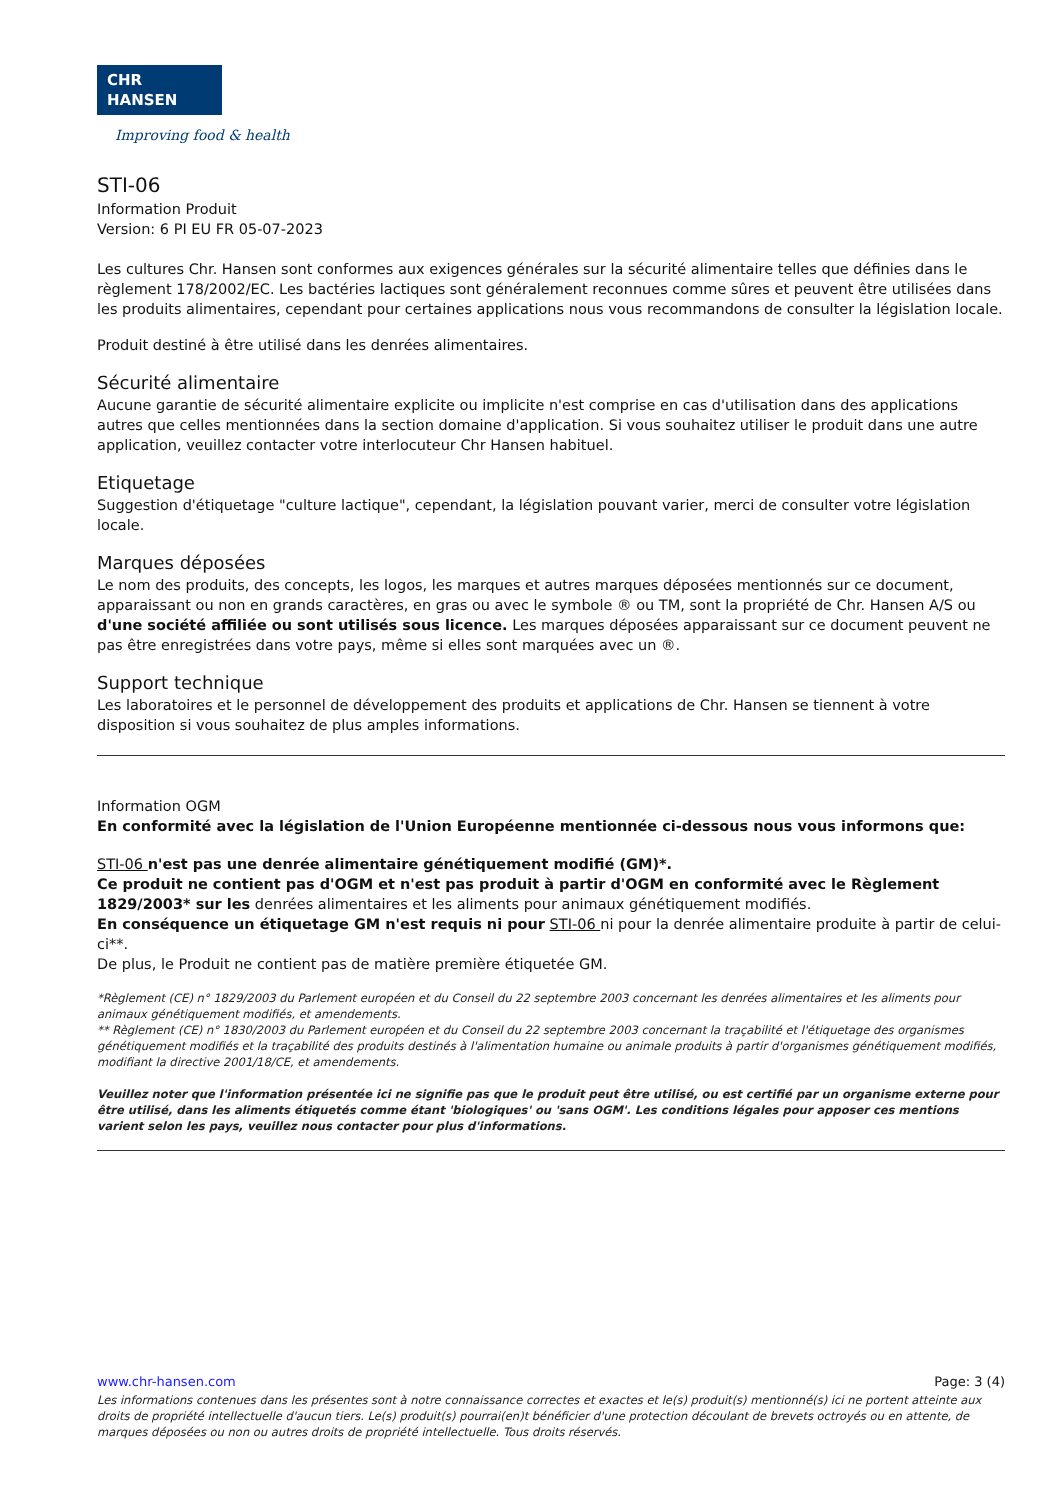CHR HANSEN
Improving food & health
STI-06
Information Produit
Version: 6 PI EU FR 05-07-2023
Les cultures Chr. Hansen sont conformes aux exigences générales sur la sécurité alimentaire telles que définies dans le règlement 178/2002/EC. Les bactéries lactiques sont généralement reconnues comme sûres et peuvent être utilisées dans les produits alimentaires, cependant pour certaines applications nous vous recommandons de consulter la législation locale.
Produit destiné à être utilisé dans les denrées alimentaires.
Sécurité alimentaire
Aucune garantie de sécurité alimentaire explicite ou implicite n'est comprise en cas d'utilisation dans des applications autres que celles mentionnées dans la section domaine d'application. Si vous souhaitez utiliser le produit dans une autre application, veuillez contacter votre interlocuteur Chr Hansen habituel.
Etiquetage
Suggestion d'étiquetage "culture lactique", cependant, la législation pouvant varier, merci de consulter votre législation locale.
Marques déposées
Le nom des produits, des concepts, les logos, les marques et autres marques déposées mentionnés sur ce document, apparaissant ou non en grands caractères, en gras ou avec le symbole ® ou TM, sont la propriété de Chr. Hansen A/S ou d'une société affiliée ou sont utilisés sous licence. Les marques déposées apparaissant sur ce document peuvent ne pas être enregistrées dans votre pays, même si elles sont marquées avec un ®.
Support technique
Les laboratoires et le personnel de développement des produits et applications de Chr. Hansen se tiennent à votre disposition si vous souhaitez de plus amples informations.
Information OGM
En conformité avec la législation de l'Union Européenne mentionnée ci-dessous nous vous informons que:
STI-06 n'est pas une denrée alimentaire génétiquement modifié (GM)*.
Ce produit ne contient pas d'OGM et n'est pas produit à partir d'OGM en conformité avec le Règlement 1829/2003* sur les denrées alimentaires et les aliments pour animaux génétiquement modifiés.
En conséquence un étiquetage GM n'est requis ni pour STI-06 ni pour la denrée alimentaire produite à partir de celui-ci**.
De plus, le Produit ne contient pas de matière première étiquetée GM.
*Règlement (CE) n° 1829/2003 du Parlement européen et du Conseil du 22 septembre 2003 concernant les denrées alimentaires et les aliments pour animaux génétiquement modifiés, et amendements.
** Règlement (CE) n° 1830/2003 du Parlement européen et du Conseil du 22 septembre 2003 concernant la traçabilité et l'étiquetage des organismes génétiquement modifiés et la traçabilité des produits destinés à l'alimentation humaine ou animale produits à partir d'organismes génétiquement modifiés, modifiant la directive 2001/18/CE, et amendements.
Veuillez noter que l'information présentée ici ne signifie pas que le produit peut être utilisé, ou est certifié par un organisme externe pour être utilisé, dans les aliments étiquetés comme étant 'biologiques' ou 'sans OGM'. Les conditions légales pour apposer ces mentions varient selon les pays, veuillez nous contacter pour plus d'informations.
www.chr-hansen.com Page: 3 (4)
Les informations contenues dans les présentes sont à notre connaissance correctes et exactes et le(s) produit(s) mentionné(s) ici ne portent atteinte aux droits de propriété intellectuelle d'aucun tiers. Le(s) produit(s) pourrai(en)t bénéficier d'une protection découlant de brevets octroyés ou en attente, de marques déposées ou non ou autres droits de propriété intellectuelle. Tous droits réservés.